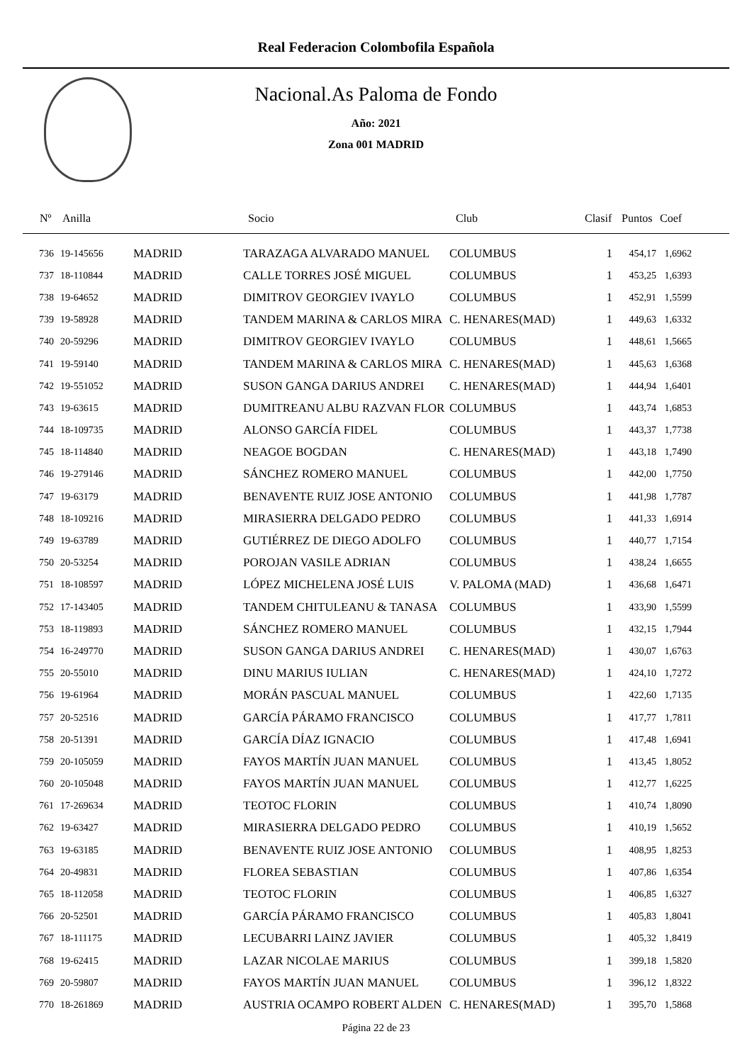Real Federacion Colombofila Española
Nacional.As Paloma de Fondo
Año: 2021
Zona 001 MADRID
| Nº | Anilla | | Socio | Club | Clasif | Puntos | Coef |
| --- | --- | --- | --- | --- | --- | --- | --- |
| 736 | 19-145656 | MADRID | TARAZAGA ALVARADO MANUEL | COLUMBUS | 1 | 454,17 | 1,6962 |
| 737 | 18-110844 | MADRID | CALLE TORRES JOSÉ MIGUEL | COLUMBUS | 1 | 453,25 | 1,6393 |
| 738 | 19-64652 | MADRID | DIMITROV GEORGIEV IVAYLO | COLUMBUS | 1 | 452,91 | 1,5599 |
| 739 | 19-58928 | MADRID | TANDEM MARINA & CARLOS MIRA | C. HENARES(MAD) | 1 | 449,63 | 1,6332 |
| 740 | 20-59296 | MADRID | DIMITROV GEORGIEV IVAYLO | COLUMBUS | 1 | 448,61 | 1,5665 |
| 741 | 19-59140 | MADRID | TANDEM MARINA & CARLOS MIRA | C. HENARES(MAD) | 1 | 445,63 | 1,6368 |
| 742 | 19-551052 | MADRID | SUSON GANGA DARIUS ANDREI | C. HENARES(MAD) | 1 | 444,94 | 1,6401 |
| 743 | 19-63615 | MADRID | DUMITREANU ALBU RAZVAN FLOR | COLUMBUS | 1 | 443,74 | 1,6853 |
| 744 | 18-109735 | MADRID | ALONSO GARCÍA FIDEL | COLUMBUS | 1 | 443,37 | 1,7738 |
| 745 | 18-114840 | MADRID | NEAGOE BOGDAN | C. HENARES(MAD) | 1 | 443,18 | 1,7490 |
| 746 | 19-279146 | MADRID | SÁNCHEZ ROMERO MANUEL | COLUMBUS | 1 | 442,00 | 1,7750 |
| 747 | 19-63179 | MADRID | BENAVENTE RUIZ JOSE ANTONIO | COLUMBUS | 1 | 441,98 | 1,7787 |
| 748 | 18-109216 | MADRID | MIRASIERRA DELGADO PEDRO | COLUMBUS | 1 | 441,33 | 1,6914 |
| 749 | 19-63789 | MADRID | GUTIÉRREZ DE DIEGO ADOLFO | COLUMBUS | 1 | 440,77 | 1,7154 |
| 750 | 20-53254 | MADRID | POROJAN VASILE ADRIAN | COLUMBUS | 1 | 438,24 | 1,6655 |
| 751 | 18-108597 | MADRID | LÓPEZ MICHELENA JOSÉ LUIS | V. PALOMA (MAD) | 1 | 436,68 | 1,6471 |
| 752 | 17-143405 | MADRID | TANDEM CHITULEANU & TANASA | COLUMBUS | 1 | 433,90 | 1,5599 |
| 753 | 18-119893 | MADRID | SÁNCHEZ ROMERO MANUEL | COLUMBUS | 1 | 432,15 | 1,7944 |
| 754 | 16-249770 | MADRID | SUSON GANGA DARIUS ANDREI | C. HENARES(MAD) | 1 | 430,07 | 1,6763 |
| 755 | 20-55010 | MADRID | DINU MARIUS IULIAN | C. HENARES(MAD) | 1 | 424,10 | 1,7272 |
| 756 | 19-61964 | MADRID | MORÁN PASCUAL MANUEL | COLUMBUS | 1 | 422,60 | 1,7135 |
| 757 | 20-52516 | MADRID | GARCÍA PÁRAMO FRANCISCO | COLUMBUS | 1 | 417,77 | 1,7811 |
| 758 | 20-51391 | MADRID | GARCÍA DÍAZ IGNACIO | COLUMBUS | 1 | 417,48 | 1,6941 |
| 759 | 20-105059 | MADRID | FAYOS MARTÍN JUAN MANUEL | COLUMBUS | 1 | 413,45 | 1,8052 |
| 760 | 20-105048 | MADRID | FAYOS MARTÍN JUAN MANUEL | COLUMBUS | 1 | 412,77 | 1,6225 |
| 761 | 17-269634 | MADRID | TEOTOC FLORIN | COLUMBUS | 1 | 410,74 | 1,8090 |
| 762 | 19-63427 | MADRID | MIRASIERRA DELGADO PEDRO | COLUMBUS | 1 | 410,19 | 1,5652 |
| 763 | 19-63185 | MADRID | BENAVENTE RUIZ JOSE ANTONIO | COLUMBUS | 1 | 408,95 | 1,8253 |
| 764 | 20-49831 | MADRID | FLOREA SEBASTIAN | COLUMBUS | 1 | 407,86 | 1,6354 |
| 765 | 18-112058 | MADRID | TEOTOC FLORIN | COLUMBUS | 1 | 406,85 | 1,6327 |
| 766 | 20-52501 | MADRID | GARCÍA PÁRAMO FRANCISCO | COLUMBUS | 1 | 405,83 | 1,8041 |
| 767 | 18-111175 | MADRID | LECUBARRI LAINZ JAVIER | COLUMBUS | 1 | 405,32 | 1,8419 |
| 768 | 19-62415 | MADRID | LAZAR NICOLAE MARIUS | COLUMBUS | 1 | 399,18 | 1,5820 |
| 769 | 20-59807 | MADRID | FAYOS MARTÍN JUAN MANUEL | COLUMBUS | 1 | 396,12 | 1,8322 |
| 770 | 18-261869 | MADRID | AUSTRIA OCAMPO ROBERT ALDEN | C. HENARES(MAD) | 1 | 395,70 | 1,5868 |
Página 22 de 23